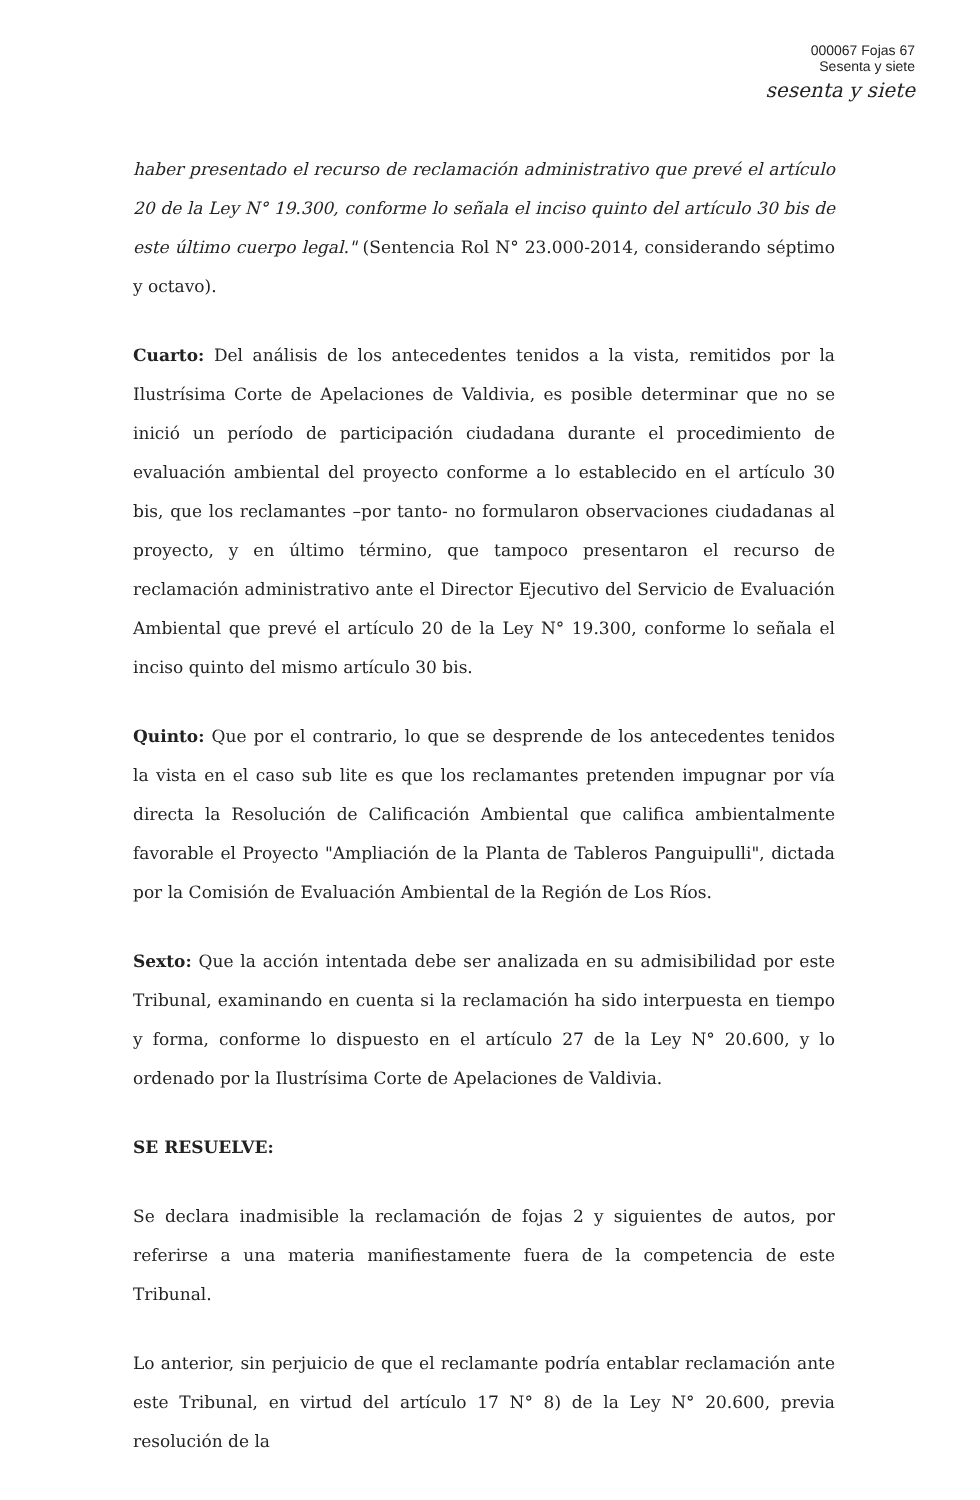000067 Fojas 67
Sesenta y siete
sesenta y siete
haber presentado el recurso de reclamación administrativo que prevé el artículo 20 de la Ley N° 19.300, conforme lo señala el inciso quinto del artículo 30 bis de este último cuerpo legal." (Sentencia Rol N° 23.000-2014, considerando séptimo y octavo).
Cuarto: Del análisis de los antecedentes tenidos a la vista, remitidos por la Ilustrísima Corte de Apelaciones de Valdivia, es posible determinar que no se inició un período de participación ciudadana durante el procedimiento de evaluación ambiental del proyecto conforme a lo establecido en el artículo 30 bis, que los reclamantes –por tanto- no formularon observaciones ciudadanas al proyecto, y en último término, que tampoco presentaron el recurso de reclamación administrativo ante el Director Ejecutivo del Servicio de Evaluación Ambiental que prevé el artículo 20 de la Ley N° 19.300, conforme lo señala el inciso quinto del mismo artículo 30 bis.
Quinto: Que por el contrario, lo que se desprende de los antecedentes tenidos la vista en el caso sub lite es que los reclamantes pretenden impugnar por vía directa la Resolución de Calificación Ambiental que califica ambientalmente favorable el Proyecto "Ampliación de la Planta de Tableros Panguipulli", dictada por la Comisión de Evaluación Ambiental de la Región de Los Ríos.
Sexto: Que la acción intentada debe ser analizada en su admisibilidad por este Tribunal, examinando en cuenta si la reclamación ha sido interpuesta en tiempo y forma, conforme lo dispuesto en el artículo 27 de la Ley N° 20.600, y lo ordenado por la Ilustrísima Corte de Apelaciones de Valdivia.
SE RESUELVE:
Se declara inadmisible la reclamación de fojas 2 y siguientes de autos, por referirse a una materia manifiestamente fuera de la competencia de este Tribunal.
Lo anterior, sin perjuicio de que el reclamante podría entablar reclamación ante este Tribunal, en virtud del artículo 17 N° 8) de la Ley N° 20.600, previa resolución de la